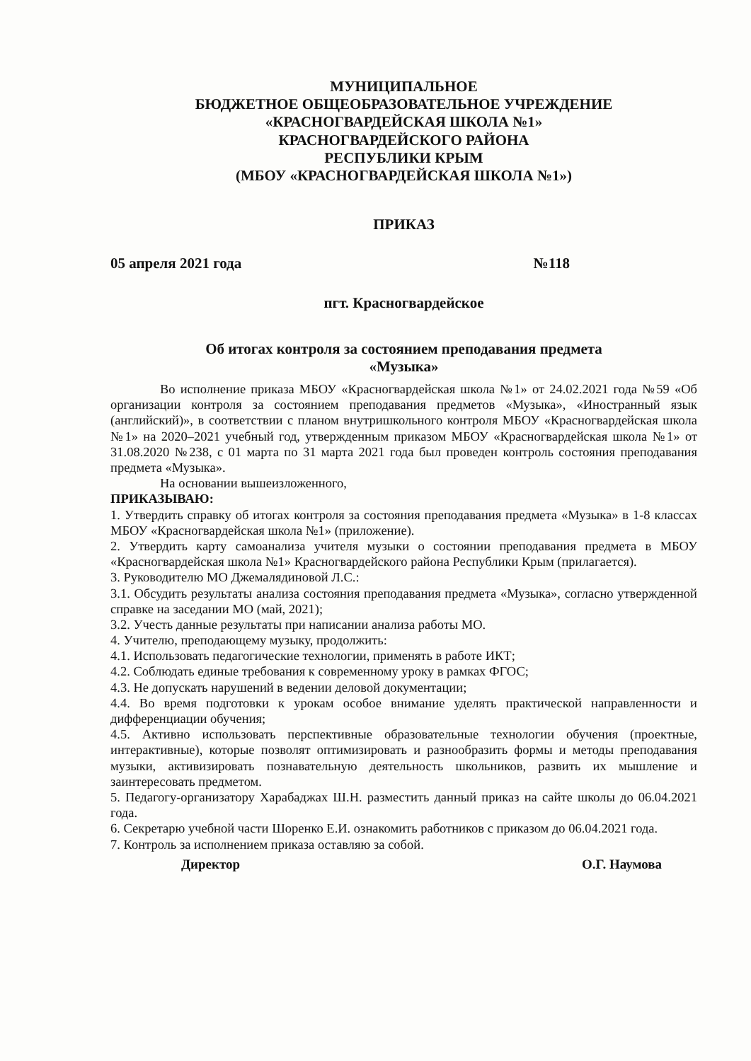МУНИЦИПАЛЬНОЕ
БЮДЖЕТНОЕ ОБЩЕОБРАЗОВАТЕЛЬНОЕ УЧРЕЖДЕНИЕ
«КРАСНОГВАРДЕЙСКАЯ ШКОЛА №1»
КРАСНОГВАРДЕЙСКОГО РАЙОНА
РЕСПУБЛИКИ КРЫМ
(МБОУ «КРАСНОГВАРДЕЙСКАЯ ШКОЛА №1»)
ПРИКАЗ
05 апреля 2021 года №118
пгт. Красногвардейское
Об итогах контроля за состоянием преподавания предмета
«Музыка»
Во исполнение приказа МБОУ «Красногвардейская школа №1» от 24.02.2021 года №59 «Об организации контроля за состоянием преподавания предметов «Музыка», «Иностранный язык (английский)», в соответствии с планом внутришкольного контроля МБОУ «Красногвардейская школа №1» на 2020–2021 учебный год, утвержденным приказом МБОУ «Красногвардейская школа №1» от 31.08.2020 №238, с 01 марта по 31 марта 2021 года был проведен контроль состояния преподавания предмета «Музыка».
На основании вышеизложенного,
ПРИКАЗЫВАЮ:
1. Утвердить справку об итогах контроля за состояния преподавания предмета «Музыка» в 1-8 классах МБОУ «Красногвардейская школа №1» (приложение).
2. Утвердить карту самоанализа учителя музыки о состоянии преподавания предмета в МБОУ «Красногвардейская школа №1» Красногвардейского района Республики Крым (прилагается).
3. Руководителю МО Джемалядиновой Л.С.:
3.1. Обсудить результаты анализа состояния преподавания предмета «Музыка», согласно утвержденной справке на заседании МО (май, 2021);
3.2. Учесть данные результаты при написании анализа работы МО.
4. Учителю, преподающему музыку, продолжить:
4.1. Использовать педагогические технологии, применять в работе ИКТ;
4.2. Соблюдать единые требования к современному уроку в рамках ФГОС;
4.3. Не допускать нарушений в ведении деловой документации;
4.4. Во время подготовки к урокам особое внимание уделять практической направленности и дифференциации обучения;
4.5. Активно использовать перспективные образовательные технологии обучения (проектные, интерактивные), которые позволят оптимизировать и разнообразить формы и методы преподавания музыки, активизировать познавательную деятельность школьников, развить их мышление и заинтересовать предметом.
5. Педагогу-организатору Харабаджах Ш.Н. разместить данный приказ на сайте школы до 06.04.2021 года.
6. Секретарю учебной части Шоренко Е.И. ознакомить работников с приказом до 06.04.2021 года.
7. Контроль за исполнением приказа оставляю за собой.
Директор О.Г. Наумова